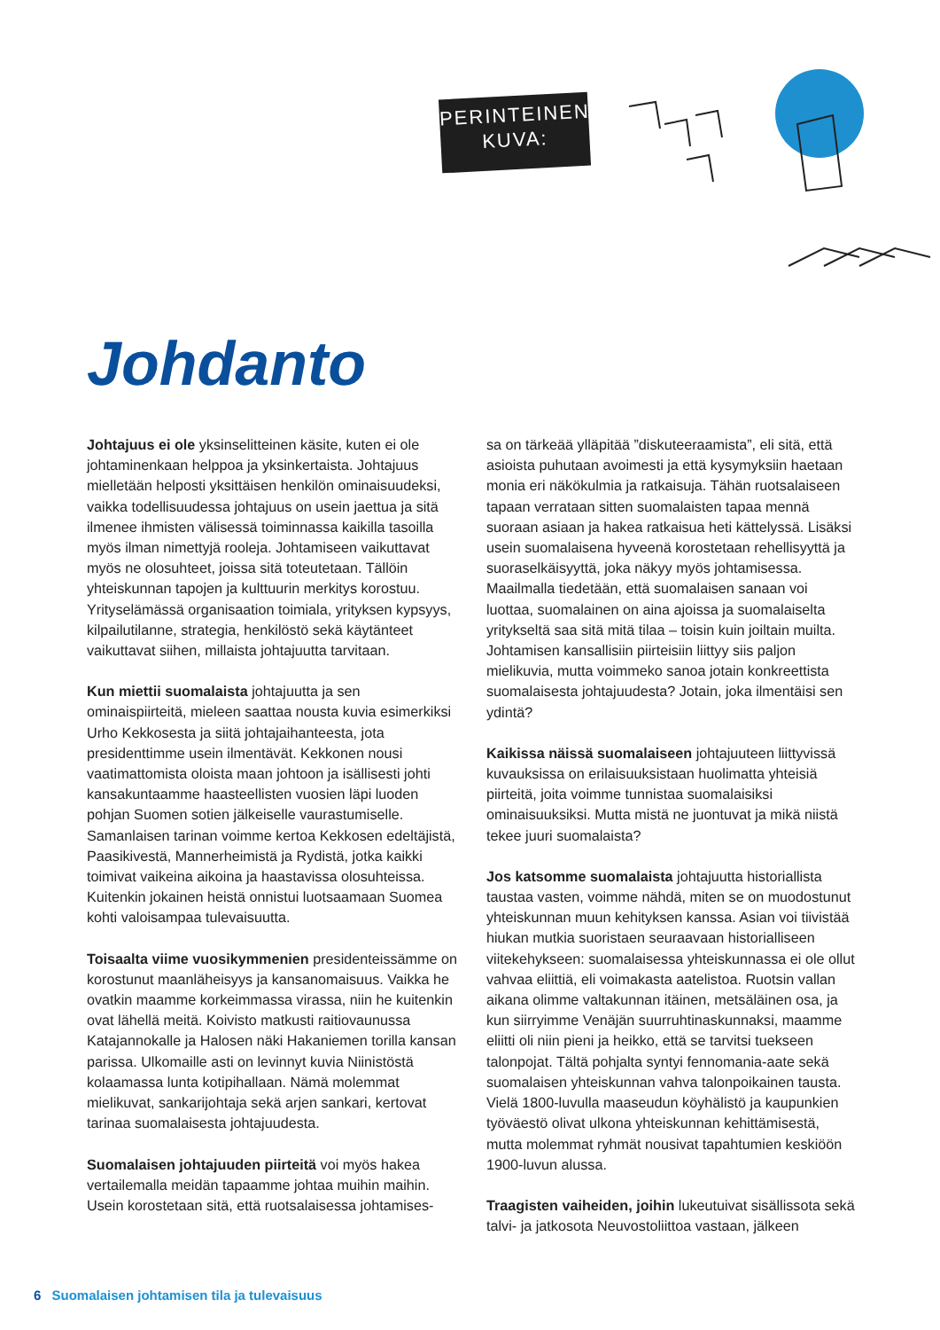PERINTEINEN
KUVA:
Johdanto
Johtajuus ei ole yksinselitteinen käsite, kuten ei ole johtaminenkaan helppoa ja yksinkertaista. Johtajuus mielletään helposti yksittäisen henkilön ominaisuudeksi, vaikka todellisuudessa johtajuus on usein jaettua ja sitä ilmenee ihmisten välisessä toiminnassa kaikilla tasoilla myös ilman nimettyjä rooleja. Johtamiseen vaikuttavat myös ne olosuhteet, joissa sitä toteutetaan. Tällöin yhteiskunnan tapojen ja kulttuurin merkitys korostuu. Yrityselämässä organisaation toimiala, yrityksen kypsyys, kilpailutilanne, strategia, henkilöstö sekä käytänteet vaikuttavat siihen, millaista johtajuutta tarvitaan.
Kun miettii suomalaista johtajuutta ja sen ominaispiirteitä, mieleen saattaa nousta kuvia esimerkiksi Urho Kekkosesta ja siitä johtajaihanteesta, jota presidenttimme usein ilmentävät. Kekkonen nousi vaatimattomista oloista maan johtoon ja isällisesti johti kansakuntaamme haasteellisten vuosien läpi luoden pohjan Suomen sotien jälkeiselle vaurastumiselle. Samanlaisen tarinan voimme kertoa Kekkosen edeltäjistä, Paasikivestä, Mannerheimistä ja Rydistä, jotka kaikki toimivat vaikeina aikoina ja haastavissa olosuhteissa. Kuitenkin jokainen heistä onnistui luotsaamaan Suomea kohti valoisampaa tulevaisuutta.
Toisaalta viime vuosikymmenien presidenteissämme on korostunut maanläheisyys ja kansanomaisuus. Vaikka he ovatkin maamme korkeimmassa virassa, niin he kuitenkin ovat lähellä meitä. Koivisto matkusti raitiovaunussa Katajannokalle ja Halosen näki Hakaniemen torilla kansan parissa. Ulkomaille asti on levinnyt kuvia Niinistöstä kolaamassa lunta kotipihallaan. Nämä molemmat mielikuvat, sankarijohtaja sekä arjen sankari, kertovat tarinaa suomalaisesta johtajuudesta.
Suomalaisen johtajuuden piirteitä voi myös hakea vertailemalla meidän tapaamme johtaa muihin maihin. Usein korostetaan sitä, että ruotsalaisessa johtamises-
sa on tärkeää ylläpitää ”diskuteeraamista”, eli sitä, että asioista puhutaan avoimesti ja että kysymyksiin haetaan monia eri näkökulmia ja ratkaisuja. Tähän ruotsalaiseen tapaan verrataan sitten suomalaisten tapaa mennä suoraan asiaan ja hakea ratkaisua heti kättelyssä. Lisäksi usein suomalaisena hyveenä korostetaan rehellisyyttä ja suoraselkäisyyttä, joka näkyy myös johtamisessa. Maailmalla tiedetään, että suomalaisen sanaan voi luottaa, suomalainen on aina ajoissa ja suomalaiselta yritykseltä saa sitä mitä tilaa – toisin kuin joiltain muilta. Johtamisen kansallisiin piirteisiin liittyy siis paljon mielikuvia, mutta voimmeko sanoa jotain konkreettista suomalaisesta johtajuudesta? Jotain, joka ilmentäisi sen ydintä?
Kaikissa näissä suomalaiseen johtajuuteen liittyvissä kuvauksissa on erilaisuuksistaan huolimatta yhteisiä piirteitä, joita voimme tunnistaa suomalaisiksi ominaisuuksiksi. Mutta mistä ne juontuvat ja mikä niistä tekee juuri suomalaista?
Jos katsomme suomalaista johtajuutta historiallista taustaa vasten, voimme nähdä, miten se on muodostunut yhteiskunnan muun kehityksen kanssa. Asian voi tiivistää hiukan mutkia suoristaen seuraavaan historialliseen viitekehykseen: suomalaisessa yhteiskunnassa ei ole ollut vahvaa eliittiä, eli voimakasta aatelistoa. Ruotsin vallan aikana olimme valtakunnan itäinen, metsäläinen osa, ja kun siirryimme Venäjän suurruhtinaskunnaksi, maamme eliitti oli niin pieni ja heikko, että se tarvitsi tuekseen talonpojat. Tältä pohjalta syntyi fennomania-aate sekä suomalaisen yhteiskunnan vahva talonpoikainen tausta. Vielä 1800-luvulla maaseudun köyhälistö ja kaupunkien työväestö olivat ulkona yhteiskunnan kehittämisestä, mutta molemmat ryhmät nousivat tapahtumien keskiöön 1900-luvun alussa.
Traagisten vaiheiden, joihin lukeutuivat sisällissota sekä talvi- ja jatkosota Neuvostoliittoa vastaan, jälkeen
6 Suomalaisen johtamisen tila ja tulevaisuus